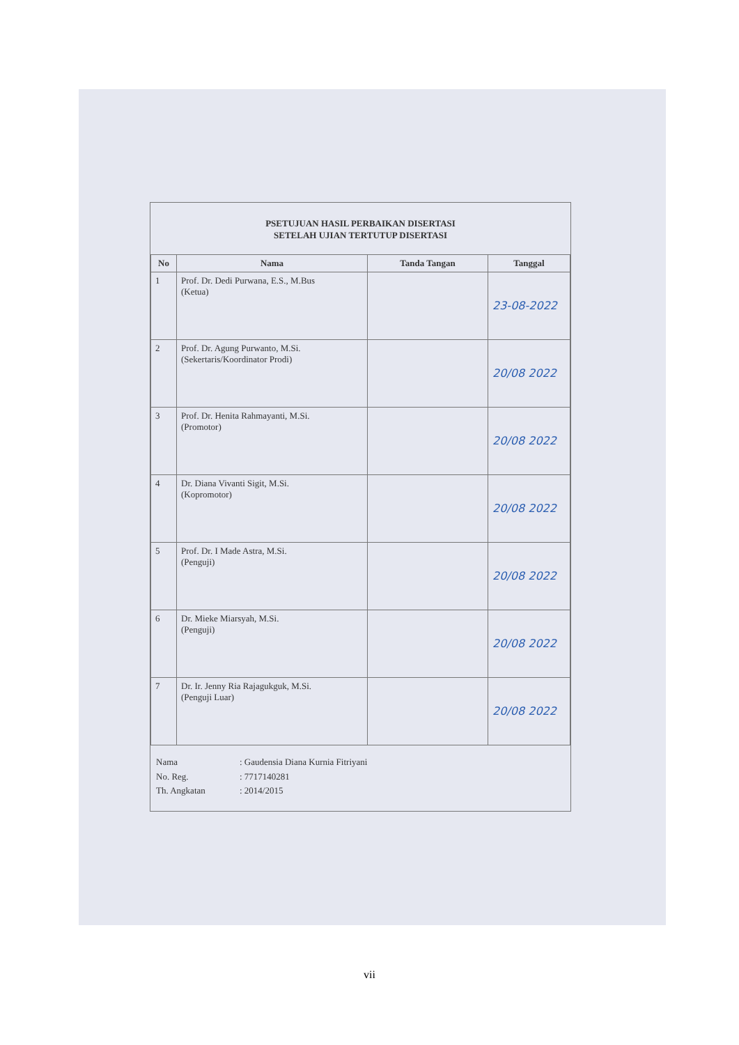PSETUJUAN HASIL PERBAIKAN DISERTASI
SETELAH UJIAN TERTUTUP DISERTASI
| No | Nama | Tanda Tangan | Tanggal |
| --- | --- | --- | --- |
| 1 | Prof. Dr. Dedi Purwana, E.S., M.Bus (Ketua) | | 23-08-2022 |
| 2 | Prof. Dr. Agung Purwanto, M.Si. (Sekertaris/Koordinator Prodi) | | 20/08 2022 |
| 3 | Prof. Dr. Henita Rahmayanti, M.Si. (Promotor) | | 20/08 2022 |
| 4 | Dr. Diana Vivanti Sigit, M.Si. (Kopromotor) | | 20/08 2022 |
| 5 | Prof. Dr. I Made Astra, M.Si. (Penguji) | | 20/08 2022 |
| 6 | Dr. Mieke Miarsyah, M.Si. (Penguji) | | 20/08 2022 |
| 7 | Dr. Ir. Jenny Ria Rajagukguk, M.Si. (Penguji Luar) | | 20/08 2022 |
Nama: Gaudensia Diana Kurnia Fitriyani
No. Reg.: 7717140281
Th. Angkatan: 2014/2015
vii